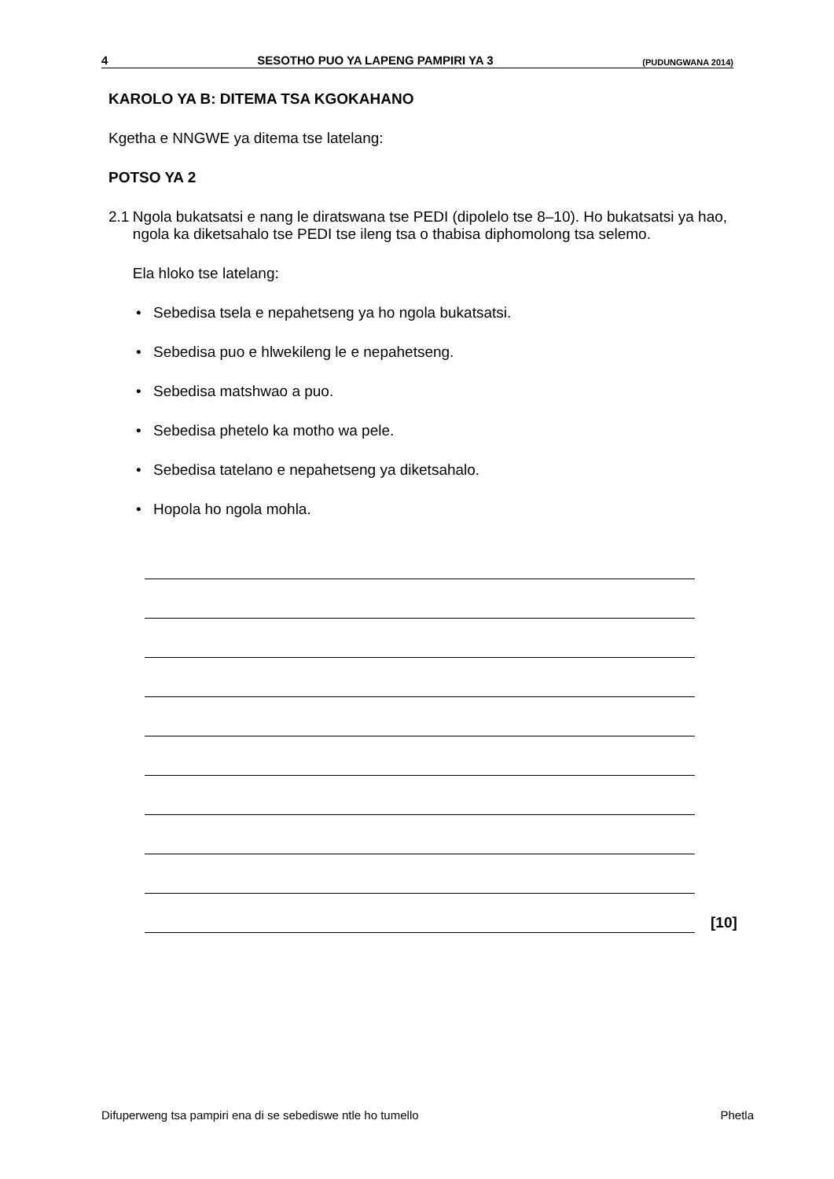4 SESOTHO PUO YA LAPENG PAMPIRI YA 3 (PUDUNGWANA 2014)
KAROLO YA B: DITEMA TSA KGOKAHANO
Kgetha e NNGWE ya ditema tse latelang:
POTSO YA 2
2.1 Ngola bukatsatsi e nang le diratswana tse PEDI (dipolelo tse 8–10). Ho bukatsatsi ya hao, ngola ka diketsahalo tse PEDI tse ileng tsa o thabisa diphomolong tsa selemo.
Ela hloko tse latelang:
• Sebedisa tsela e nepahetseng ya ho ngola bukatsatsi.
• Sebedisa puo e hlwekileng le e nepahetseng.
• Sebedisa matshwao a puo.
• Sebedisa phetelo ka motho wa pele.
• Sebedisa tatelano e nepahetseng ya diketsahalo.
• Hopola ho ngola mohla.
[10]
Difuperweng tsa pampiri ena di se sebediswe ntle ho tumello Phetla